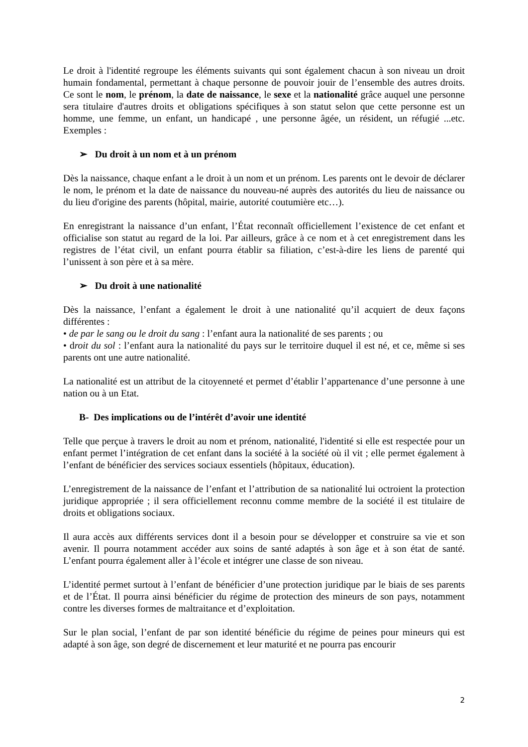Le droit à l'identité regroupe les éléments suivants qui sont également chacun à son niveau un droit humain fondamental, permettant à chaque personne de pouvoir jouir de l’ensemble des autres droits. Ce sont le nom, le prénom, la date de naissance, le sexe et la nationalité grâce auquel une personne sera titulaire d'autres droits et obligations spécifiques à son statut selon que cette personne est un homme, une femme, un enfant, un handicapé , une personne âgée, un résident, un réfugié ...etc. Exemples :
➢ Du droit à un nom et à un prénom
Dès la naissance, chaque enfant a le droit à un nom et un prénom. Les parents ont le devoir de déclarer le nom, le prénom et la date de naissance du nouveau-né auprès des autorités du lieu de naissance ou du lieu d'origine des parents (hôpital, mairie, autorité coutumière etc…).
En enregistrant la naissance d’un enfant, l’État reconnaît officiellement l’existence de cet enfant et officialise son statut au regard de la loi. Par ailleurs, grâce à ce nom et à cet enregistrement dans les registres de l’état civil, un enfant pourra établir sa filiation, c’est-à-dire les liens de parenté qui l’unissent à son père et à sa mère.
➢ Du droit à une nationalité
Dès la naissance, l’enfant a également le droit à une nationalité qu’il acquiert de deux façons différentes :
• de par le sang ou le droit du sang : l’enfant aura la nationalité de ses parents ; ou
• droit du sol : l’enfant aura la nationalité du pays sur le territoire duquel il est né, et ce, même si ses parents ont une autre nationalité.
La nationalité est un attribut de la citoyenneté et permet d’établir l’appartenance d’une personne à une nation ou à un Etat.
B- Des implications ou de l’intérêt d’avoir une identité
Telle que perçue à travers le droit au nom et prénom, nationalité, l'identité si elle est respectée pour un enfant permet l’intégration de cet enfant dans la société à la société où il vit ; elle permet également à l’enfant de bénéficier des services sociaux essentiels (hôpitaux, éducation).
L’enregistrement de la naissance de l’enfant et l’attribution de sa nationalité lui octroient la protection juridique appropriée ; il sera officiellement reconnu comme membre de la société il est titulaire de droits et obligations sociaux.
Il aura accès aux différents services dont il a besoin pour se développer et construire sa vie et son avenir. Il pourra notamment accéder aux soins de santé adaptés à son âge et à son état de santé. L’enfant pourra également aller à l’école et intégrer une classe de son niveau.
L’identité permet surtout à l’enfant de bénéficier d’une protection juridique par le biais de ses parents et de l’État. Il pourra ainsi bénéficier du régime de protection des mineurs de son pays, notamment contre les diverses formes de maltraitance et d’exploitation.
Sur le plan social, l’enfant de par son identité bénéficie du régime de peines pour mineurs qui est adapté à son âge, son degré de discernement et leur maturité et ne pourra pas encourir
2